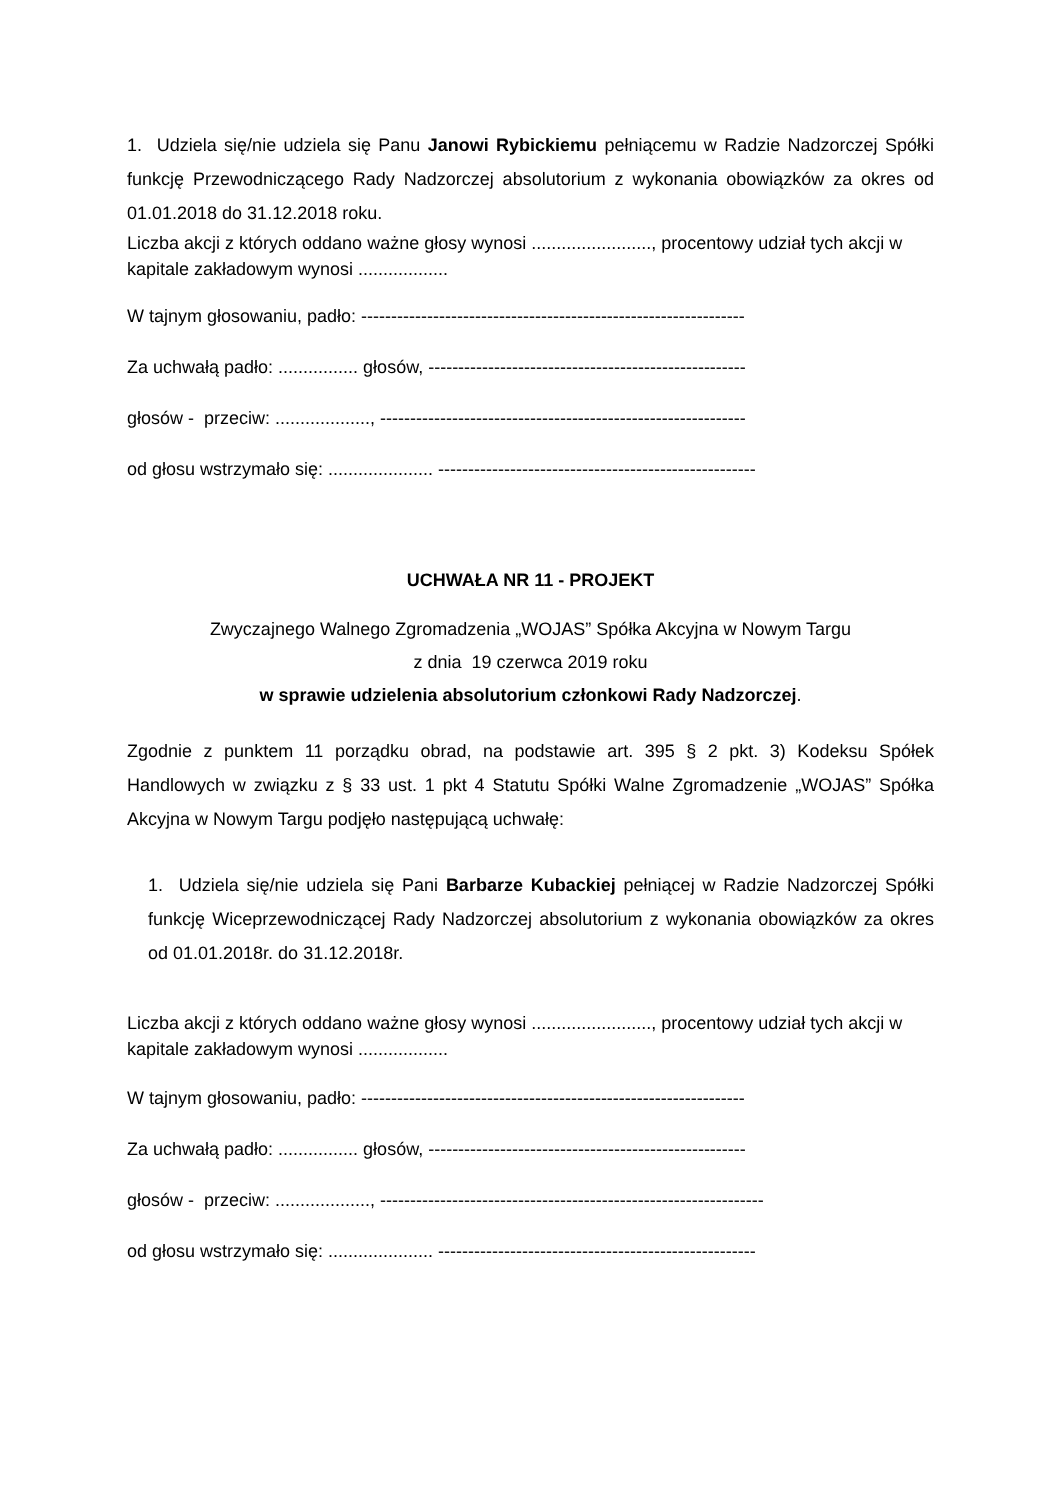1. Udziela się/nie udziela się Panu Janowi Rybickiemu pełniącemu w Radzie Nadzorczej Spółki funkcję Przewodniczącego Rady Nadzorczej absolutorium z wykonania obowiązków za okres od 01.01.2018 do 31.12.2018 roku.
Liczba akcji z których oddano ważne głosy wynosi ........................, procentowy udział tych akcji w kapitale zakładowym wynosi ..................
W tajnym głosowaniu, padło: ----------------------------------------------------------------
Za uchwałą padło: ................ głosów, -----------------------------------------------------
głosów - przeciw: ..................., -------------------------------------------------------------
od głosu wstrzymało się: ..................... -----------------------------------------------------
UCHWAŁA NR 11 - PROJEKT
Zwyczajnego Walnego Zgromadzenia „WOJAS” Spółka Akcyjna w Nowym Targu
z dnia 19 czerwca 2019 roku
w sprawie udzielenia absolutorium członkowi Rady Nadzorczej.
Zgodnie z punktem 11 porządku obrad, na podstawie art. 395 § 2 pkt. 3) Kodeksu Spółek Handlowych w związku z § 33 ust. 1 pkt 4 Statutu Spółki Walne Zgromadzenie „WOJAS” Spółka Akcyjna w Nowym Targu podjęło następującą uchwałę:
1. Udziela się/nie udziela się Pani Barbarze Kubackiej pełniącej w Radzie Nadzorczej Spółki funkcję Wiceprzewodniczącej Rady Nadzorczej absolutorium z wykonania obowiązków za okres od 01.01.2018r. do 31.12.2018r.
Liczba akcji z których oddano ważne głosy wynosi ........................, procentowy udział tych akcji w kapitale zakładowym wynosi ..................
W tajnym głosowaniu, padło: ----------------------------------------------------------------
Za uchwałą padło: ................ głosów, -----------------------------------------------------
głosów - przeciw: ..................., ----------------------------------------------------------------
od głosu wstrzymało się: ..................... -----------------------------------------------------